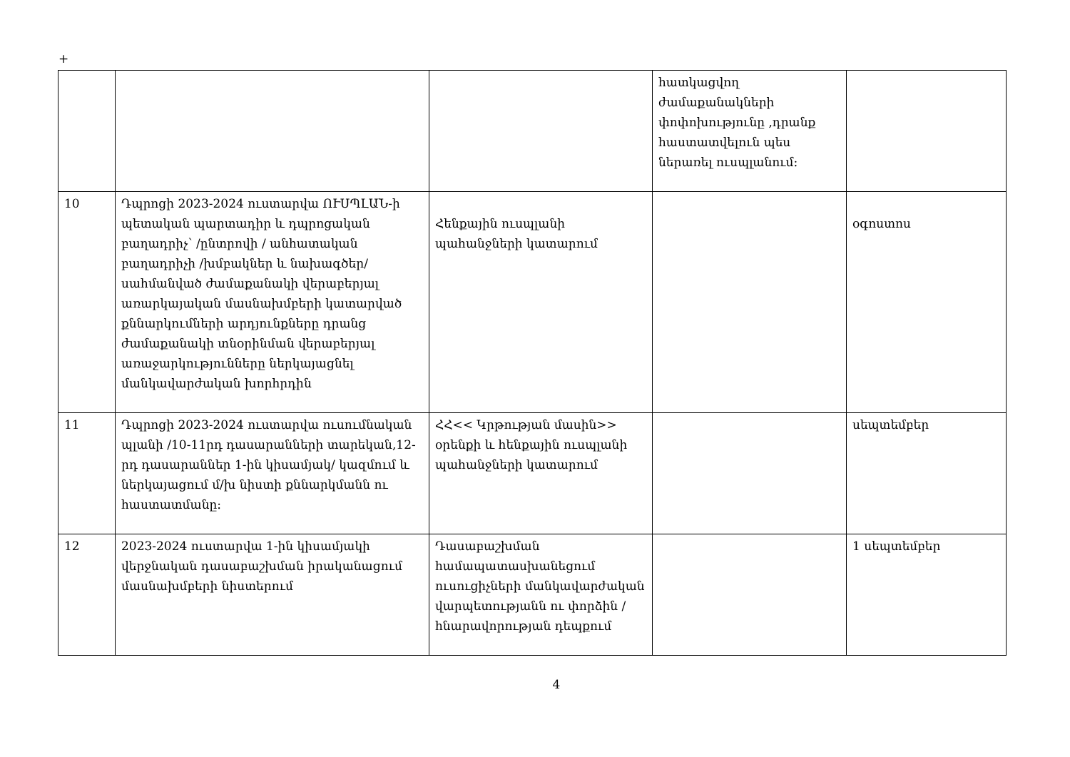+
| | | | հատկացվող ժամաքանակների փոփոխությունը ,դրանք հաստատվելուն պես ներառել ուսպլանում: | |
| 10 | Դպրոցի 2023-2024 ուստարվա ՈՒՍՊԼԱՆ-ի պետական պարտադիր և դպրոցական բաղադրիչ՝ /ընտրովի / անհատական բաղադրիչի /խմբակներ և նախագծեր/սահմանված ժամաքանակի վերաբերյալ առարկայական մասնախմբերի կատարված քննարկումների արդյունքները դրանց ժամաքանակի տնօրինման վերաբերյալ առաջարկությունները ներկայացնել մանկավարժական խորհրդին | Հենքային ուսպլանի պահանջների կատարում | | օգոստոս |
| 11 | Դպրոցի 2023-2024 ուստարվա ուսումնական պլանի /10-11րդ դասարանների տարեկան,12-րդ դասարաններ 1-ին կիսամյակ/ կազմում և ներկայացում մ/խ նիստի քննարկմանն ու հաստատմանը: | ՀՀ<< Կրթության մասին>> օրենքի և հենքային ուսպլանի պահանջների կատարում | | սեպտեմբեր |
| 12 | 2023-2024 ուստարվա 1-ին կիսամյակի վերջնական դասաբաշխման իրականացում մասնախմբերի նիստերում | Դասաբաշխման համապատասխանեցում ուսուցիչների մանկավարժական վարպետությանն ու փորձին /հնարավորության դեպքում | | 1 սեպտեմբեր |
4